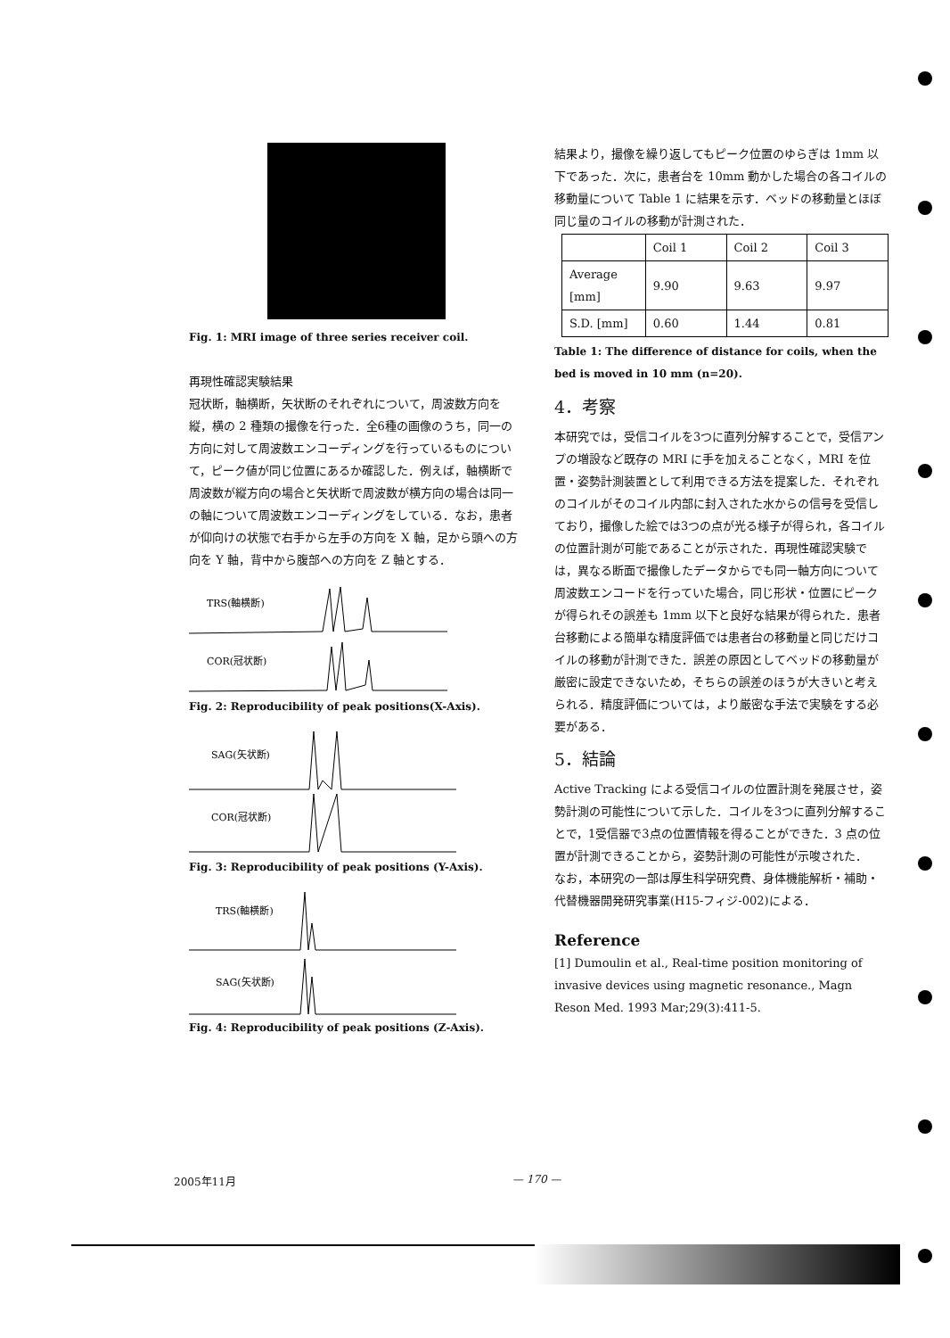Fig. 1: MRI image of three series receiver coil.
再現性確認実験結果
冠状断，軸横断，矢状断のそれぞれについて，周波数方向を縦，横の 2 種類の撮像を行った．全6種の画像のうち，同一の方向に対して周波数エンコーディングを行っているものについて，ピーク値が同じ位置にあるか確認した．例えば，軸横断で周波数が縦方向の場合と矢状断で周波数が横方向の場合は同一の軸について周波数エンコーディングをしている．なお，患者が仰向けの状態で右手から左手の方向を X 軸，足から頭への方向を Y 軸，背中から腹部への方向を Z 軸とする．
TRS(軸横断)
COR(冠状断)
Fig. 2: Reproducibility of peak positions(X-Axis).
SAG(矢状断)
COR(冠状断)
Fig. 3: Reproducibility of peak positions (Y-Axis).
TRS(軸横断)
SAG(矢状断)
Fig. 4: Reproducibility of peak positions (Z-Axis).
結果より，撮像を繰り返してもピーク位置のゆらぎは 1mm 以下であった．次に，患者台を 10mm 動かした場合の各コイルの移動量について Table 1 に結果を示す．ベッドの移動量とほぼ同じ量のコイルの移動が計測された．
| | Coil 1 | Coil 2 | Coil 3 |
| Average [mm] | 9.90 | 9.63 | 9.97 |
| S.D. [mm] | 0.60 | 1.44 | 0.81 |
Table 1: The difference of distance for coils, when the bed is moved in 10 mm (n=20).
4．考察
本研究では，受信コイルを3つに直列分解することで，受信アンプの増設など既存の MRI に手を加えることなく，MRI を位置・姿勢計測装置として利用できる方法を提案した．それぞれのコイルがそのコイル内部に封入された水からの信号を受信しており，撮像した絵では3つの点が光る様子が得られ，各コイルの位置計測が可能であることが示された．再現性確認実験では，異なる断面で撮像したデータからでも同一軸方向について周波数エンコードを行っていた場合，同じ形状・位置にピークが得られその誤差も 1mm 以下と良好な結果が得られた．患者台移動による簡単な精度評価では患者台の移動量と同じだけコイルの移動が計測できた．誤差の原因としてベッドの移動量が厳密に設定できないため，そちらの誤差のほうが大きいと考えられる．精度評価については，より厳密な手法で実験をする必要がある．
5．結論
Active Tracking による受信コイルの位置計測を発展させ，姿勢計測の可能性について示した．コイルを3つに直列分解することで，1受信器で3点の位置情報を得ることができた．3 点の位置が計測できることから，姿勢計測の可能性が示唆された．
なお，本研究の一部は厚生科学研究費、身体機能解析・補助・代替機器開発研究事業(H15-フィジ-002)による．
Reference
[1] Dumoulin et al., Real-time position monitoring of invasive devices using magnetic resonance., Magn Reson Med. 1993 Mar;29(3):411-5.
2005年11月 — 170 —